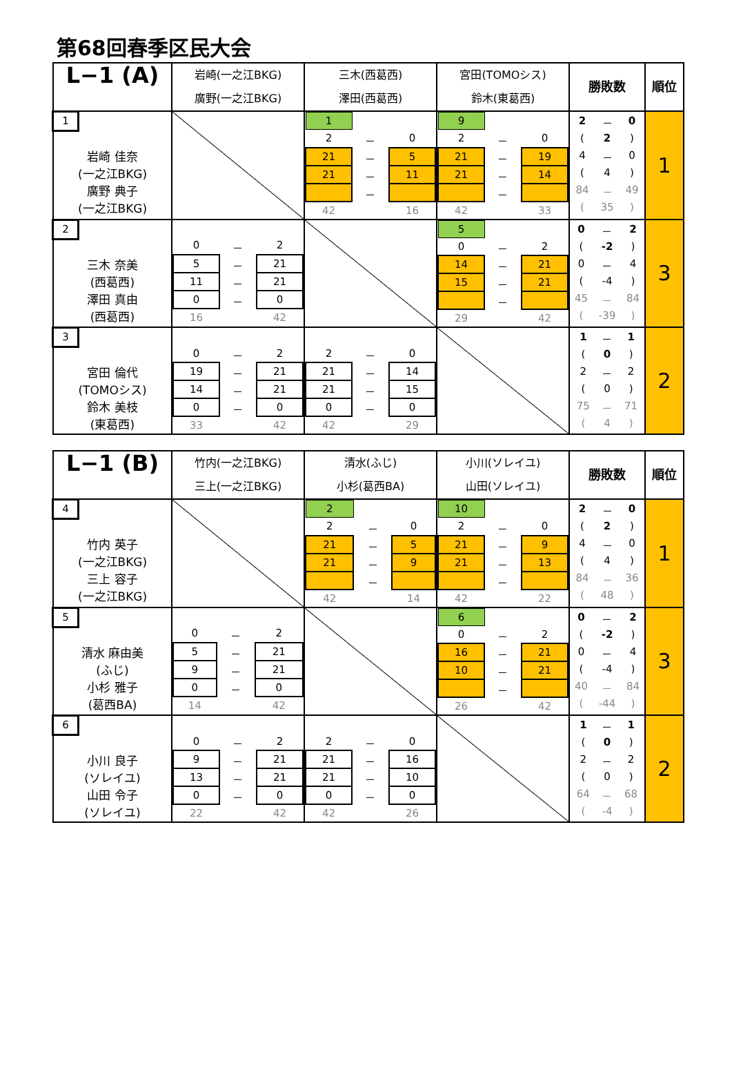第68回春季区民大会
| L−1 (A) | 岩崎(一之江BKG) 廣野(一之江BKG) | 三木(西葛西) 澤田(西葛西) | 宮田(TOMOシス) 鈴木(東葛西) | 勝敗数 | 順位 |
| --- | --- | --- | --- | --- | --- |
| 1 岩崎 佳奈 (一之江BKG) 廣野 典子 (一之江BKG) | | / 1 / / / / 2 / － / 0 / / 21 / － / 5 / / 21 / － / 11 / / / － / / / 42 / / 16 / | / 9 / / / / 2 / － / 0 / / 21 / － / 19 / / 21 / － / 14 / / / － / / / 42 / / 33 / | / 2 / － / 0 / / ( / 2 / ) / / 4 / － / 0 / / ( / 4 / ) / / 84 / － / 49 / / ( / 35 / ) / | 1 |
| 2 三木 奈美 (西葛西) 澤田 真由 (西葛西) | / 0 / － / 2 / / 5 / － / 21 / / 11 / － / 21 / / 0 / － / 0 / / 16 / / 42 / | | / 5 / / / / 0 / － / 2 / / 14 / － / 21 / / 15 / － / 21 / / / － / / / 29 / / 42 / | / 0 / － / 2 / / ( / -2 / ) / / 0 / － / 4 / / ( / -4 / ) / / 45 / － / 84 / / ( / -39 / ) / | 3 |
| 3 宮田 倫代 (TOMOシス) 鈴木 美枝 (東葛西) | / 0 / － / 2 / / 19 / － / 21 / / 14 / － / 21 / / 0 / － / 0 / / 33 / / 42 / | / 2 / － / 0 / / 21 / － / 14 / / 21 / － / 15 / / 0 / － / 0 / / 42 / / 29 / | | / 1 / － / 1 / / ( / 0 / ) / / 2 / － / 2 / / ( / 0 / ) / / 75 / － / 71 / / ( / 4 / ) / | 2 |
| L−1 (B) | 竹内(一之江BKG) 三上(一之江BKG) | 清水(ふじ) 小杉(葛西BA) | 小川(ソレイユ) 山田(ソレイユ) | 勝敗数 | 順位 |
| --- | --- | --- | --- | --- | --- |
| 4 竹内 英子 (一之江BKG) 三上 容子 (一之江BKG) | | / 2 / / / / 2 / － / 0 / / 21 / － / 5 / / 21 / － / 9 / / / － / / / 42 / / 14 / | / 10 / / / / 2 / － / 0 / / 21 / － / 9 / / 21 / － / 13 / / / － / / / 42 / / 22 / | / 2 / － / 0 / / ( / 2 / ) / / 4 / － / 0 / / ( / 4 / ) / / 84 / － / 36 / / ( / 48 / ) / | 1 |
| 5 清水 麻由美 (ふじ) 小杉 雅子 (葛西BA) | / 0 / － / 2 / / 5 / － / 21 / / 9 / － / 21 / / 0 / － / 0 / / 14 / / 42 / | | / 6 / / / / 0 / － / 2 / / 16 / － / 21 / / 10 / － / 21 / / / － / / / 26 / / 42 / | / 0 / － / 2 / / ( / -2 / ) / / 0 / － / 4 / / ( / -4 / ) / / 40 / － / 84 / / ( / -44 / ) / | 3 |
| 6 小川 良子 (ソレイユ) 山田 令子 (ソレイユ) | / 0 / － / 2 / / 9 / － / 21 / / 13 / － / 21 / / 0 / － / 0 / / 22 / / 42 / | / 2 / － / 0 / / 21 / － / 16 / / 21 / － / 10 / / 0 / － / 0 / / 42 / / 26 / | | / 1 / － / 1 / / ( / 0 / ) / / 2 / － / 2 / / ( / 0 / ) / / 64 / － / 68 / / ( / -4 / ) / | 2 |